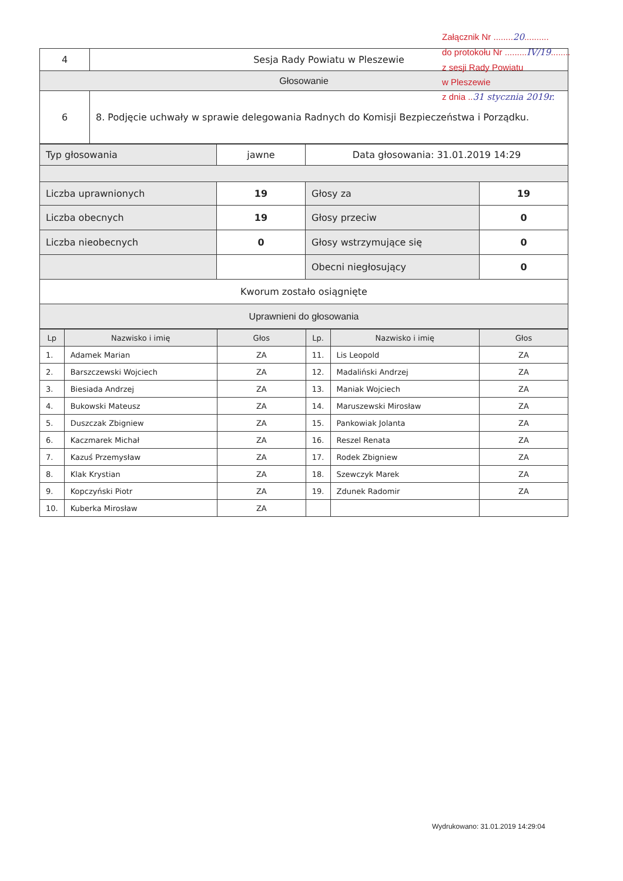| 4 | Sesja Rady Powiatu w Pleszewie |
| Głosowanie | |
| 6 | 8. Podjęcie uchwały w sprawie delegowania Radnych do Komisji Bezpieczeństwa i Porządku. |
| Typ głosowania | jawne | Data głosowania: 31.01.2019 14:29 | |
| Liczba uprawnionych | 19 | Głosy za | 19 |
| Liczba obecnych | 19 | Głosy przeciw | 0 |
| Liczba nieobecnych | 0 | Głosy wstrzymujące się | 0 |
| | | Obecni niegłosujący | 0 |
| Kworum zostało osiągnięte | | | |
| Uprawnieni do głosowania | | | |
| Lp | Nazwisko i imię | Głos | Lp. | Nazwisko i imię | Głos |
| --- | --- | --- | --- | --- | --- |
| 1. | Adamek Marian | ZA | 11. | Lis Leopold | ZA |
| 2. | Barszczewski Wojciech | ZA | 12. | Madaliński Andrzej | ZA |
| 3. | Biesiada Andrzej | ZA | 13. | Maniak Wojciech | ZA |
| 4. | Bukowski Mateusz | ZA | 14. | Maruszewski Mirosław | ZA |
| 5. | Duszczak Zbigniew | ZA | 15. | Pankowiak Jolanta | ZA |
| 6. | Kaczmarek Michał | ZA | 16. | Reszel Renata | ZA |
| 7. | Kazuś Przemysław | ZA | 17. | Rodek Zbigniew | ZA |
| 8. | Klak Krystian | ZA | 18. | Szewczyk Marek | ZA |
| 9. | Kopczyński Piotr | ZA | 19. | Zdunek Radomir | ZA |
| 10. | Kuberka Mirosław | ZA | | | |
Załącznik Nr ........20..........
do protokołu Nr .........IV/19........
z sesji Rady Powiatu
w Pleszewie
z dnia ..31 stycznia 2019r.
Wydrukowano: 31.01.2019 14:29:04